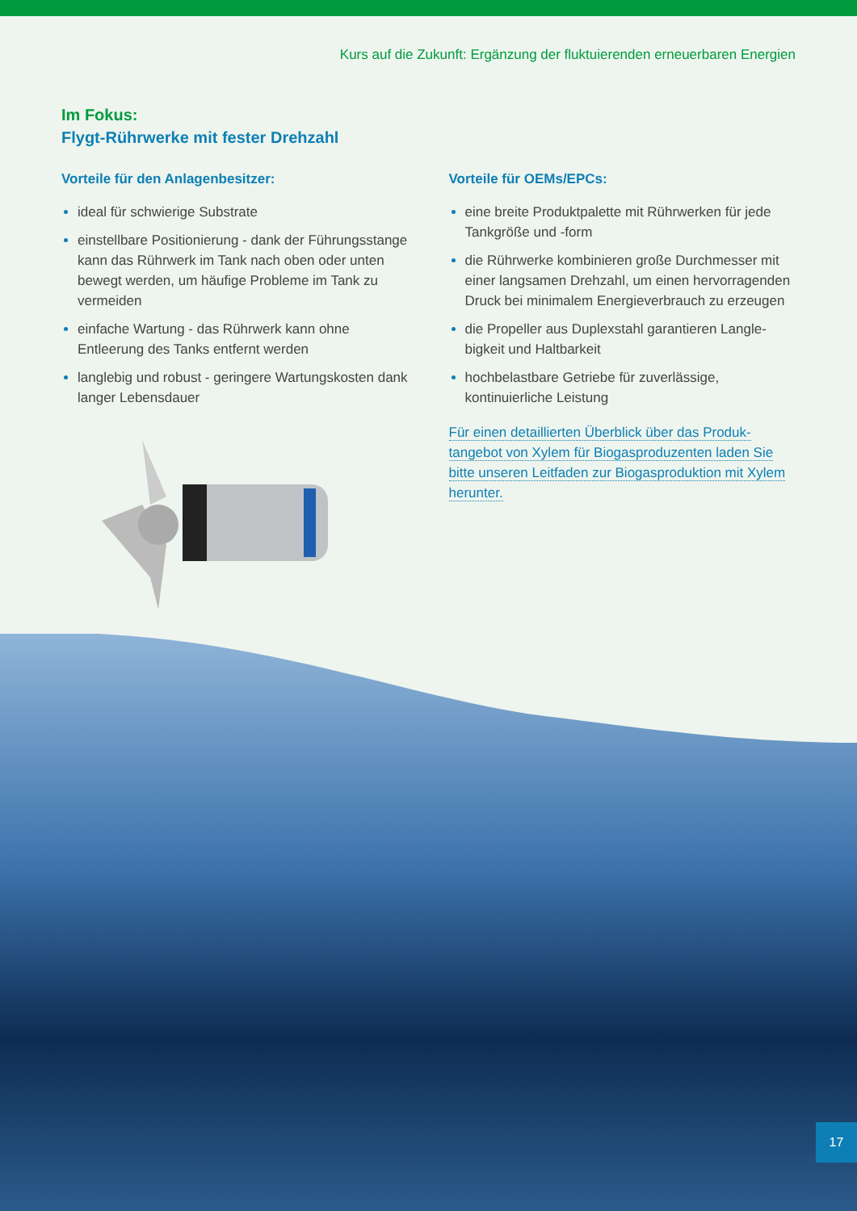Kurs auf die Zukunft: Ergänzung der fluktuierenden erneuerbaren Energien
Im Fokus:
Flygt-Rührwerke mit fester Drehzahl
Vorteile für den Anlagenbesitzer:
ideal für schwierige Substrate
einstellbare Positionierung - dank der Führungss­tange kann das Rührwerk im Tank nach oben oder unten bewegt werden, um häufige Probleme im Tank zu vermeiden
einfache Wartung - das Rührwerk kann ohne Entleerung des Tanks entfernt werden
langlebig und robust - geringere Wartungskosten dank langer Lebensdauer
Vorteile für OEMs/EPCs:
eine breite Produktpalette mit Rührwerken für jede Tankgröße und -form
die Rührwerke kombinieren große Durchmesser mit einer langsamen Drehzahl, um einen hervor­ragenden Druck bei minimalem Energieverbrauch zu erzeugen
die Propeller aus Duplexstahl garantieren Langle­bigkeit und Haltbarkeit
hochbelastbare Getriebe für zuverlässige, kontinuierliche Leistung
Für einen detaillierten Überblick über das Produk­tangebot von Xylem für Biogasproduzenten laden Sie bitte unseren Leitfaden zur Biogasproduktion mit Xylem herunter.
17